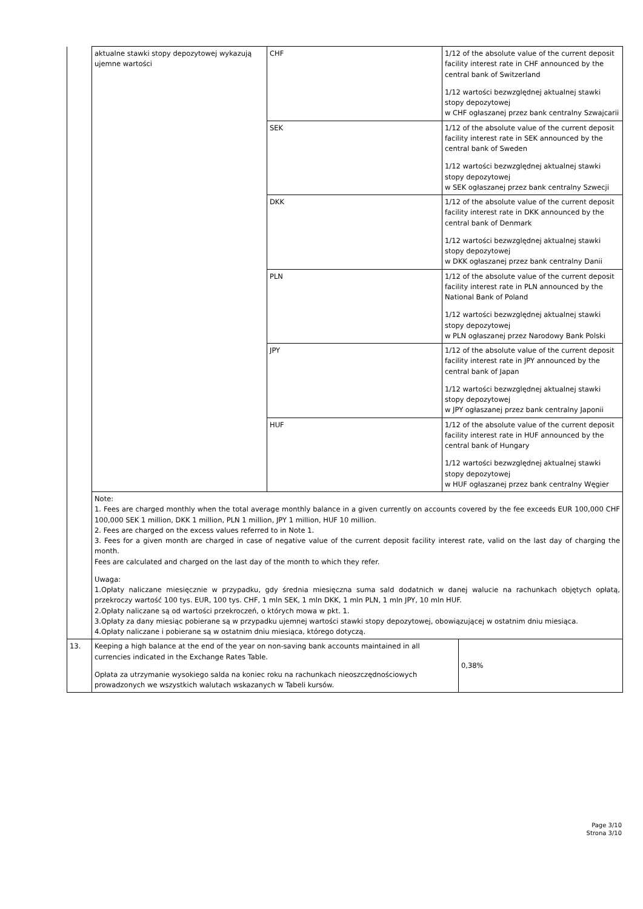| | aktualne stawki stopy depozytowej wykazują ujemne wartości | CHF | 1/12 of the absolute value of the current deposit facility interest rate in CHF announced by the central bank of Switzerland 1/12 wartości bezwzględnej aktualnej stawki stopy depozytowej w CHF ogłaszanej przez bank centralny Szwajcarii |
| | | SEK | 1/12 of the absolute value of the current deposit facility interest rate in SEK announced by the central bank of Sweden 1/12 wartości bezwzględnej aktualnej stawki stopy depozytowej w SEK ogłaszanej przez bank centralny Szwecji |
| | | DKK | 1/12 of the absolute value of the current deposit facility interest rate in DKK announced by the central bank of Denmark 1/12 wartości bezwzględnej aktualnej stawki stopy depozytowej w DKK ogłaszanej przez bank centralny Danii |
| | | PLN | 1/12 of the absolute value of the current deposit facility interest rate in PLN announced by the National Bank of Poland 1/12 wartości bezwzględnej aktualnej stawki stopy depozytowej w PLN ogłaszanej przez Narodowy Bank Polski |
| | | JPY | 1/12 of the absolute value of the current deposit facility interest rate in JPY announced by the central bank of Japan 1/12 wartości bezwzględnej aktualnej stawki stopy depozytowej w JPY ogłaszanej przez bank centralny Japonii |
| | | HUF | 1/12 of the absolute value of the current deposit facility interest rate in HUF announced by the central bank of Hungary 1/12 wartości bezwzględnej aktualnej stawki stopy depozytowej w HUF ogłaszanej przez bank centralny Węgier |
| | Note: 1. Fees are charged monthly when the total average monthly balance in a given currently on accounts covered by the fee exceeds EUR 100,000 CHF 100,000 SEK 1 million, DKK 1 million, PLN 1 million, JPY 1 million, HUF 10 million. 2. Fees are charged on the excess values referred to in Note 1. 3. Fees for a given month are charged in case of negative value of the current deposit facility interest rate, valid on the last day of charging the month. Fees are calculated and charged on the last day of the month to which they refer. Uwaga: 1.Opłaty naliczane miesięcznie w przypadku, gdy średnia miesięczna suma sald dodatnich w danej walucie na rachunkach objętych opłatą, przekroczy wartość 100 tys. EUR, 100 tys. CHF, 1 mln SEK, 1 mln DKK, 1 mln PLN, 1 mln JPY, 10 mln HUF. 2.Opłaty naliczane są od wartości przekroczeń, o których mowa w pkt. 1. 3.Opłaty za dany miesiąc pobierane są w przypadku ujemnej wartości stawki stopy depozytowej, obowiązującej w ostatnim dniu miesiąca. 4.Opłaty naliczane i pobierane są w ostatnim dniu miesiąca, którego dotyczą. | | |
| 13. | Keeping a high balance at the end of the year on non-saving bank accounts maintained in all currencies indicated in the Exchange Rates Table. Opłata za utrzymanie wysokiego salda na koniec roku na rachunkach nieoszczędnościowych prowadzonych we wszystkich walutach wskazanych w Tabeli kursów. | 0,38% |
Page 3/10
Strona 3/10